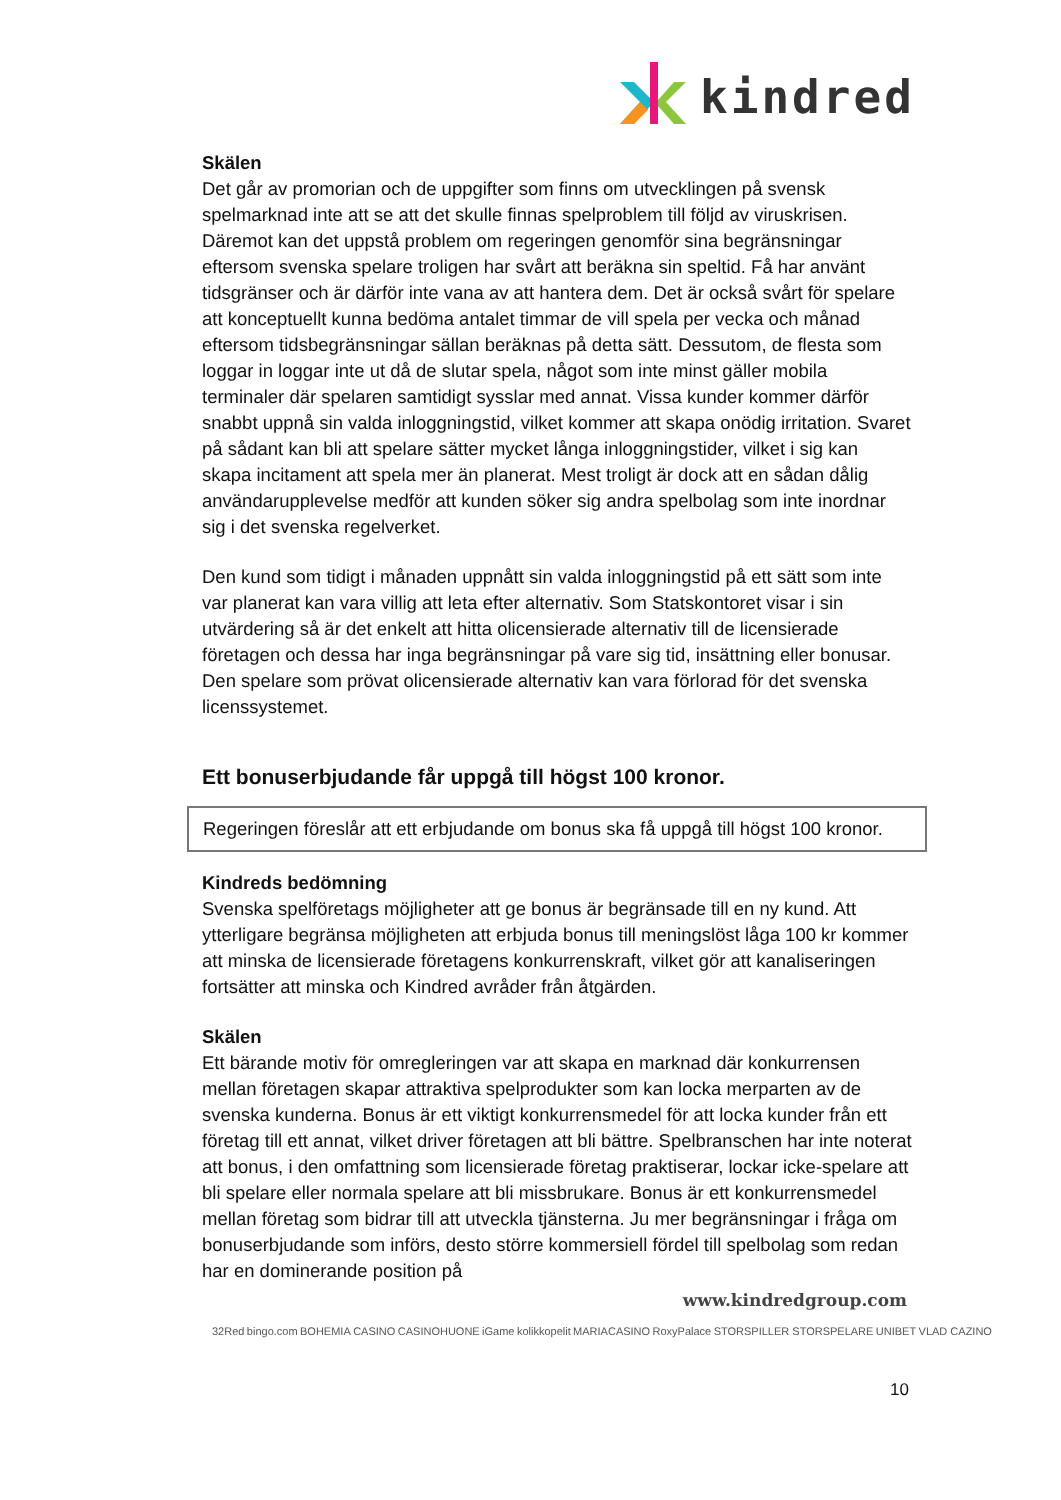kindred
Skälen
Det går av promorian och de uppgifter som finns om utvecklingen på svensk spelmarknad inte att se att det skulle finnas spelproblem till följd av viruskrisen. Däremot kan det uppstå problem om regeringen genomför sina begränsningar eftersom svenska spelare troligen har svårt att beräkna sin speltid. Få har använt tidsgränser och är därför inte vana av att hantera dem. Det är också svårt för spelare att konceptuellt kunna bedöma antalet timmar de vill spela per vecka och månad eftersom tidsbegränsningar sällan beräknas på detta sätt. Dessutom, de flesta som loggar in loggar inte ut då de slutar spela, något som inte minst gäller mobila terminaler där spelaren samtidigt sysslar med annat. Vissa kunder kommer därför snabbt uppnå sin valda inloggningstid, vilket kommer att skapa onödig irritation. Svaret på sådant kan bli att spelare sätter mycket långa inloggningstider, vilket i sig kan skapa incitament att spela mer än planerat. Mest troligt är dock att en sådan dålig användarupplevelse medför att kunden söker sig andra spelbolag som inte inordnar sig i det svenska regelverket.
Den kund som tidigt i månaden uppnått sin valda inloggningstid på ett sätt som inte var planerat kan vara villig att leta efter alternativ. Som Statskontoret visar i sin utvärdering så är det enkelt att hitta olicensierade alternativ till de licensierade företagen och dessa har inga begränsningar på vare sig tid, insättning eller bonusar. Den spelare som prövat olicensierade alternativ kan vara förlorad för det svenska licenssystemet.
Ett bonuserbjudande får uppgå till högst 100 kronor.
Regeringen föreslår att ett erbjudande om bonus ska få uppgå till högst 100 kronor.
Kindreds bedömning
Svenska spelföretags möjligheter att ge bonus är begränsade till en ny kund. Att ytterligare begränsa möjligheten att erbjuda bonus till meningslöst låga 100 kr kommer att minska de licensierade företagens konkurrenskraft, vilket gör att kanaliseringen fortsätter att minska och Kindred avråder från åtgärden.
Skälen
Ett bärande motiv för omregleringen var att skapa en marknad där konkurrensen mellan företagen skapar attraktiva spelprodukter som kan locka merparten av de svenska kunderna. Bonus är ett viktigt konkurrensmedel för att locka kunder från ett företag till ett annat, vilket driver företagen att bli bättre. Spelbranschen har inte noterat att bonus, i den omfattning som licensierade företag praktiserar, lockar icke-spelare att bli spelare eller normala spelare att bli missbrukare. Bonus är ett konkurrensmedel mellan företag som bidrar till att utveckla tjänsterna. Ju mer begränsningar i fråga om bonuserbjudande som införs, desto större kommersiell fördel till spelbolag som redan har en dominerande position på
www.kindredgroup.com
32Red bingo.com BOHEMIA CASINO CASINOHUONE iGame kolikkopelit MARIACASINO RoxyPalace STORSPILLER STORSPELARE UNIBET VLAD CAZINO
10